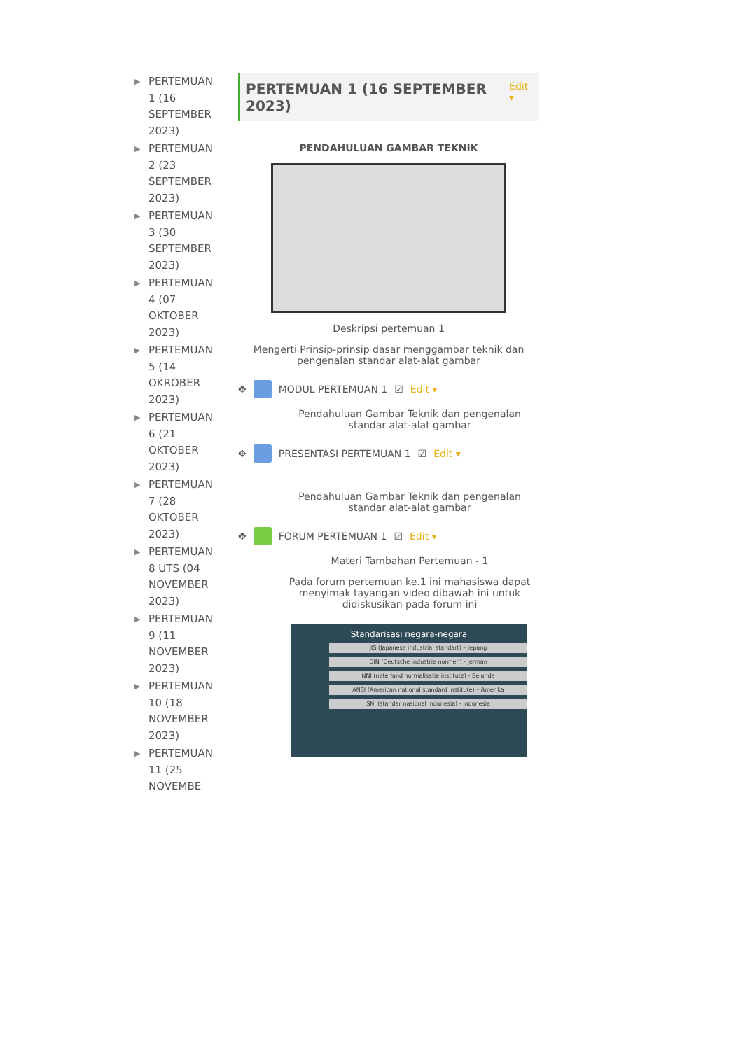▶ PERTEMUAN 1 (16 SEPTEMBER 2023)
▶ PERTEMUAN 2 (23 SEPTEMBER 2023)
▶ PERTEMUAN 3 (30 SEPTEMBER 2023)
▶ PERTEMUAN 4 (07 OKTOBER 2023)
▶ PERTEMUAN 5 (14 OKROBER 2023)
▶ PERTEMUAN 6 (21 OKTOBER 2023)
▶ PERTEMUAN 7 (28 OKTOBER 2023)
▶ PERTEMUAN 8 UTS (04 NOVEMBER 2023)
▶ PERTEMUAN 9 (11 NOVEMBER 2023)
▶ PERTEMUAN 10 (18 NOVEMBER 2023)
▶ PERTEMUAN 11 (25 NOVEMBE
PERTEMUAN 1 (16 SEPTEMBER 2023)
Edit ▾
PENDAHULUAN GAMBAR TEKNIK
Deskripsi pertemuan 1
Mengerti Prinsip-prinsip dasar menggambar teknik dan pengenalan standar alat-alat gambar
✥ MODUL PERTEMUAN 1 ☑ Edit ▾
Pendahuluan Gambar Teknik dan pengenalan standar alat-alat gambar
✥ PRESENTASI PERTEMUAN 1 ☑ Edit ▾
Pendahuluan Gambar Teknik dan pengenalan standar alat-alat gambar
✥ FORUM PERTEMUAN 1 ☑ Edit ▾
Materi Tambahan Pertemuan - 1
Pada forum pertemuan ke.1 ini mahasiswa dapat menyimak tayangan video dibawah ini untuk didiskusikan pada forum ini
Standarisasi negara-negara
JIS (Japanese industrial standart) – Jepang
DIN (Deutsche industrie normen) - Jerman
NNI (neterland normalisatie institute) - Belanda
ANSI (American national standard institute) – Amerika
SNI (standar nasional Indonesia) - Indonesia